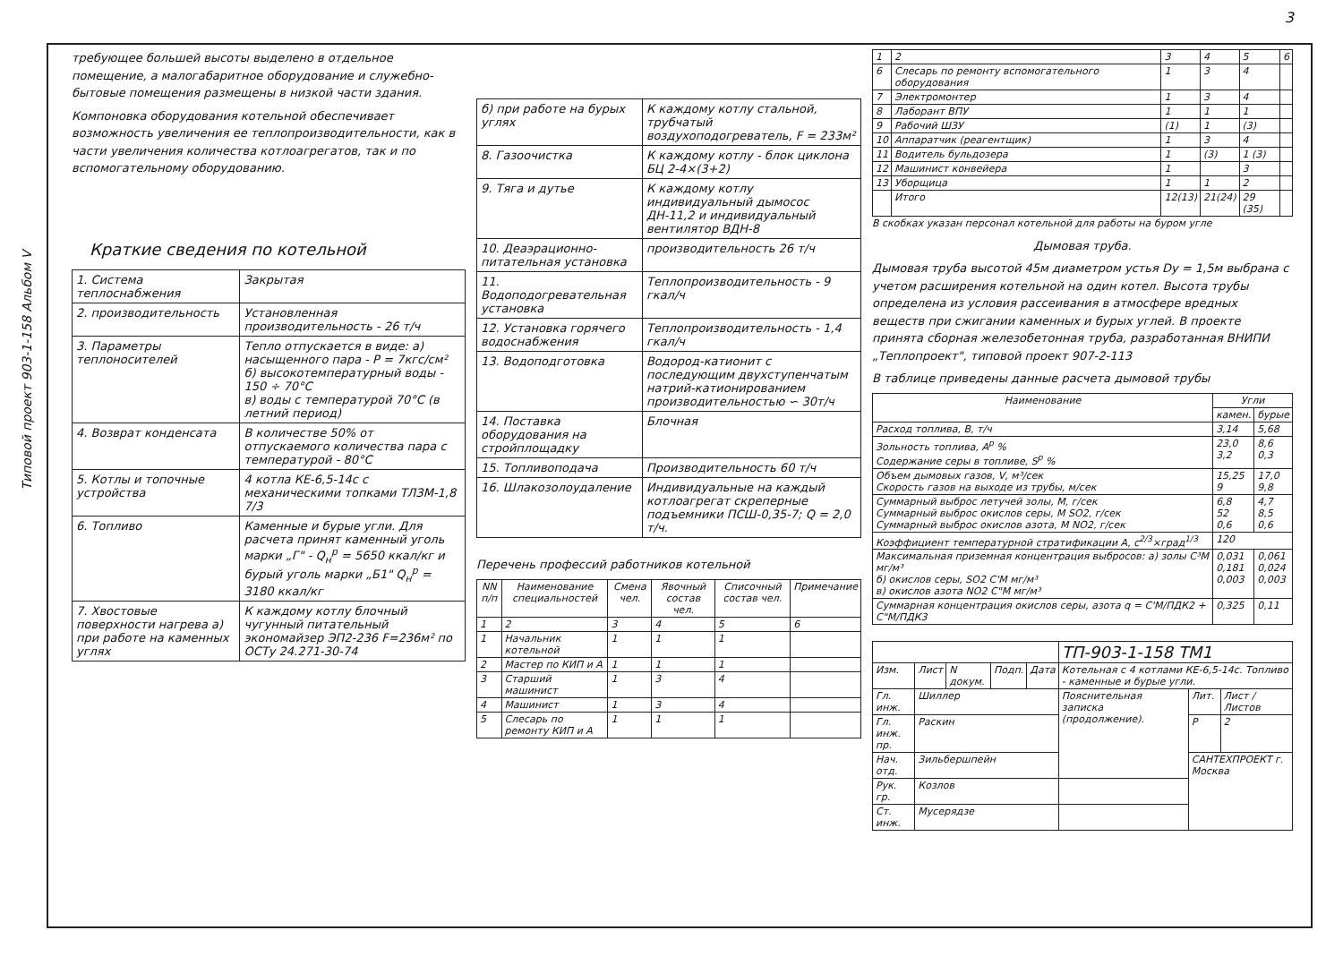Типовой проект 903-1-158 Альбом V
3
требующее большей высоты выделено в отдельное помещение, а малогабаритное оборудование и служебно-бытовые помещения размещены в низкой части здания.
Компоновка оборудования котельной обеспечивает возможность увеличения ее теплопроизводительности, как в части увеличения количества котлоагрегатов, так и по вспомогательному оборудованию.
Краткие сведения по котельной
| 1. Система теплоснабжения | Закрытая |
| 2. производительность | Установленная производительность - 26 т/ч |
| 3. Параметры теплоносителей | Тепло отпускается в виде: а) насыщенного пара - Р = 7кгс/см² б) высокотемпературный воды - 150 ÷ 70°С в) воды с температурой 70°С (в летний период) |
| 4. Возврат конденсата | В количестве 50% от отпускаемого количества пара с температурой - 80°С |
| 5. Котлы и топочные устройства | 4 котла КЕ-6,5-14с с механическими топками ТЛЗМ-1,8 7/3 |
| 6. Топливо | Каменные и бурые угли. Для расчета принят каменный уголь марки „Г" - Q<sub>н</sub><sup>р</sup> = 5650 ккал/кг и бурый уголь марки „Б1" Q<sub>н</sub><sup>р</sup> = 3180 ккал/кг |
| 7. Хвостовые поверхности нагрева а) при работе на каменных углях | К каждому котлу блочный чугунный питательный экономайзер ЭП2-236 F=236м² по ОСТу 24.271-30-74 |
| б) при работе на бурых углях | К каждому котлу стальной, трубчатый воздухоподогреватель, F = 233м² |
| 8. Газоочистка | К каждому котлу - блок циклона БЦ 2-4×(3+2) |
| 9. Тяга и дутье | К каждому котлу индивидуальный дымосос ДН-11,2 и индивидуальный вентилятор ВДН-8 |
| 10. Деаэрационно-питательная установка | производительность 26 т/ч |
| 11. Водоподогревательная установка | Теплопроизводительность - 9 гкал/ч |
| 12. Установка горячего водоснабжения | Теплопроизводительность - 1,4 гкал/ч |
| 13. Водоподготовка | Водород-катионит с последующим двухступенчатым натрий-катионированием производительностью ∽ 30т/ч |
| 14. Поставка оборудования на стройплощадку | Блочная |
| 15. Топливоподача | Производительность 60 т/ч |
| 16. Шлакозолоудаление | Индивидуальные на каждый котлоагрегат скреперные подъемники ПСШ-0,35-7; Q = 2,0 т/ч. |
Перечень профессий работников котельной
| NN п/п | Наименование специальностей | Смена чел. | Явочный состав чел. | Списочный состав чел. | Примечание |
| --- | --- | --- | --- | --- | --- |
| 1 | 2 | 3 | 4 | 5 | 6 |
| 1 | Начальник котельной | 1 | 1 | 1 | |
| 2 | Мастер по КИП и А | 1 | 1 | 1 | |
| 3 | Старший машинист | 1 | 3 | 4 | |
| 4 | Машинист | 1 | 3 | 4 | |
| 5 | Слесарь по ремонту КИП и А | 1 | 1 | 1 | |
| 1 | 2 | 3 | 4 | 5 | 6 |
| 6 | Слесарь по ремонту вспомогательного оборудования | 1 | 3 | 4 | |
| 7 | Электромонтер | 1 | 3 | 4 | |
| 8 | Лаборант ВПУ | 1 | 1 | 1 | |
| 9 | Рабочий ШЗУ | (1) | 1 | (3) | |
| 10 | Аппаратчик (реагентщик) | 1 | 3 | 4 | |
| 11 | Водитель бульдозера | 1 | (3) | 1 (3) | |
| 12 | Машинист конвейера | 1 | | 3 | |
| 13 | Уборщица | 1 | 1 | 2 | |
| | Итого | 12(13) | 21(24) | 29 (35) | |
В скобках указан персонал котельной для работы на буром угле
Дымовая труба.
Дымовая труба высотой 45м диаметром устья Dy = 1,5м выбрана с учетом расширения котельной на один котел. Высота трубы определена из условия рассеивания в атмосфере вредных веществ при сжигании каменных и бурых углей. В проекте принята сборная железобетонная труба, разработанная ВНИПИ „Теплопроект", типовой проект 907-2-113
В таблице приведены данные расчета дымовой трубы
| Наименование | Угли | |
| --- | --- | --- |
| | камен. | бурые |
| Расход топлива, В, т/ч | 3,14 | 5,68 |
| Зольность топлива, А<sup>р</sup> % Содержание серы в топливе, S<sup>р</sup> % | 23,0 3,2 | 8,6 0,3 |
| Объем дымовых газов, V, м³/сек Скорость газов на выходе из трубы, м/сек | 15,25 9 | 17,0 9,8 |
| Суммарный выброс летучей золы, М, г/сек Суммарный выброс окислов серы, М SO2, г/сек Суммарный выброс окислов азота, М NO2, г/сек | 6,8 52 0,6 | 4,7 8,5 0,6 |
| Коэффициент температурной стратификации А, с<sup>2/3</sup>×град<sup>1/3</sup> | 120 | |
| Максимальная приземная концентрация выбросов: а) золы С³М мг/м³ б) окислов серы, SO2 С'М мг/м³ в) окислов азота NO2 С"М мг/м³ | 0,031 0,181 0,003 | 0,061 0,024 0,003 |
| Суммарная концентрация окислов серы, азота q = C'M/ПДК2 + C"M/ПДК3 | 0,325 | 0,11 |
| | | | | | ТП-903-1-158 ТМ1 | | |
| Изм. | Лист | N докум. | Подп. | Дата | Котельная с 4 котлами КЕ-6,5-14с. Топливо - каменные и бурые угли. | | |
| Гл. инж. | Шиллер | | | | Пояснительная записка (продолжение). | Лит. | Лист / Листов |
| Гл. инж. пр. | Раскин | | | | | Р | 2 |
| Нач. отд. | Зильбершпейн | | | | | САНТЕХПРОЕКТ г. Москва | |
| Рук. гр. | Козлов | | | | | | |
| Ст. инж. | Мусерядзе | | | | | | |